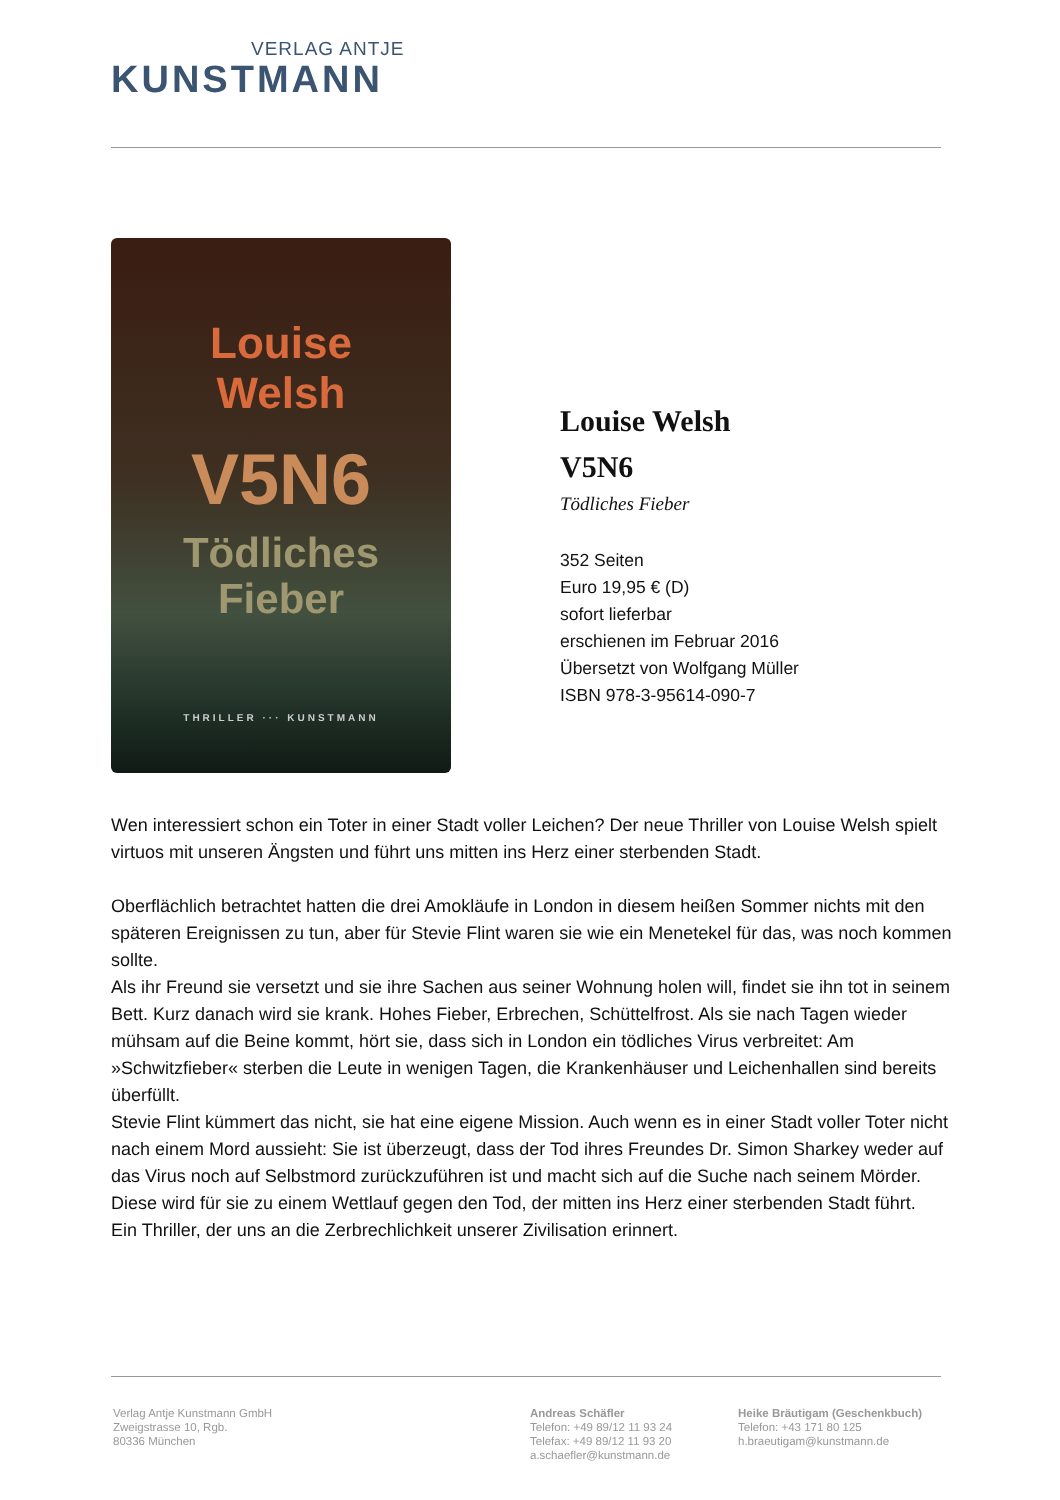VERLAG ANTJE
KUNSTMANN
Louise
Welsh
V5N6
Tödliches
Fieber
THRILLER ··· KUNSTMANN
Louise Welsh
V5N6
Tödliches Fieber
352 Seiten
Euro 19,95 € (D)
sofort lieferbar
erschienen im Februar 2016
Übersetzt von Wolfgang Müller
ISBN 978-3-95614-090-7
Wen interessiert schon ein Toter in einer Stadt voller Leichen? Der neue Thriller von Louise Welsh spielt virtuos mit unseren Ängsten und führt uns mitten ins Herz einer sterbenden Stadt.
Oberflächlich betrachtet hatten die drei Amokläufe in London in diesem heißen Sommer nichts mit den späteren Ereignissen zu tun, aber für Stevie Flint waren sie wie ein Menetekel für das, was noch kommen sollte.
Als ihr Freund sie versetzt und sie ihre Sachen aus seiner Wohnung holen will, findet sie ihn tot in seinem Bett. Kurz danach wird sie krank. Hohes Fieber, Erbrechen, Schüttelfrost. Als sie nach Tagen wieder mühsam auf die Beine kommt, hört sie, dass sich in London ein tödliches Virus verbreitet: Am »Schwitzfieber« sterben die Leute in wenigen Tagen, die Krankenhäuser und Leichenhallen sind bereits überfüllt.
Stevie Flint kümmert das nicht, sie hat eine eigene Mission. Auch wenn es in einer Stadt voller Toter nicht nach einem Mord aussieht: Sie ist überzeugt, dass der Tod ihres Freundes Dr. Simon Sharkey weder auf das Virus noch auf Selbstmord zurückzuführen ist und macht sich auf die Suche nach seinem Mörder. Diese wird für sie zu einem Wettlauf gegen den Tod, der mitten ins Herz einer sterbenden Stadt führt.
Ein Thriller, der uns an die Zerbrechlichkeit unserer Zivilisation erinnert.
Verlag Antje Kunstmann GmbH
Zweigstrasse 10, Rgb.
80336 München
Andreas Schäfler
Telefon: +49 89/12 11 93 24
Telefax: +49 89/12 11 93 20
a.schaefler@kunstmann.de
Heike Bräutigam (Geschenkbuch)
Telefon: +43 171 80 125
h.braeutigam@kunstmann.de